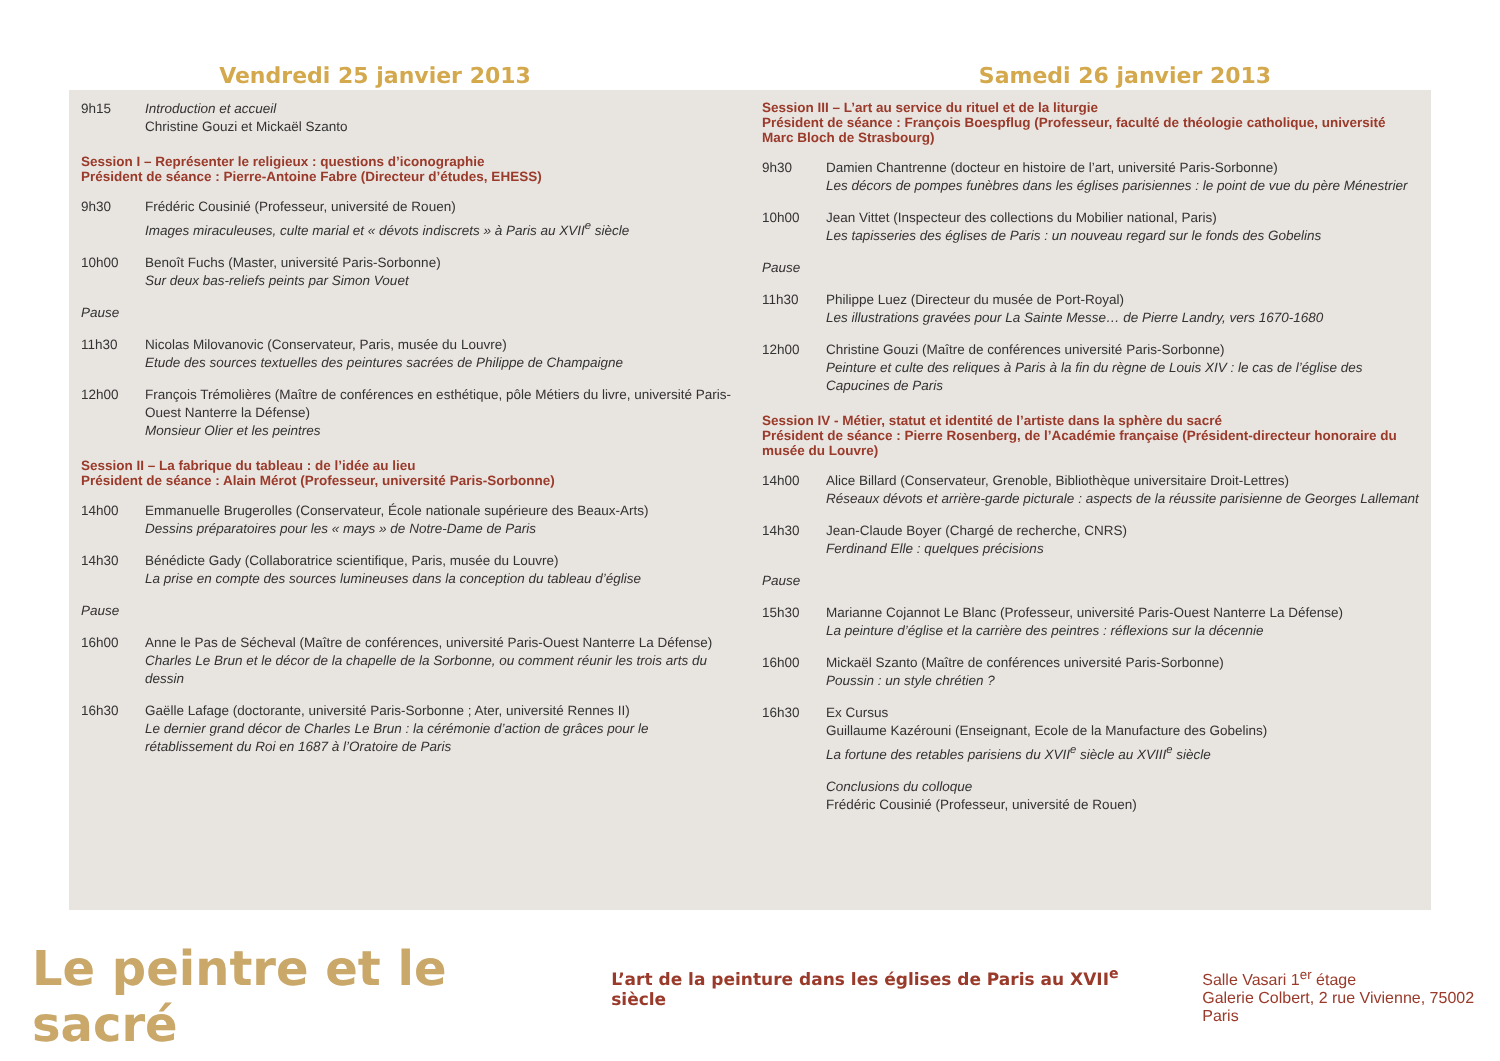Vendredi 25 janvier 2013
Samedi 26 janvier 2013
9h15 Introduction et accueil
Christine Gouzi et Mickaël Szanto
Session I – Représenter le religieux : questions d’iconographie
Président de séance : Pierre-Antoine Fabre (Directeur d’études, EHESS)
9h30 Frédéric Cousinié (Professeur, université de Rouen)
Images miraculeuses, culte marial et « dévots indiscrets » à Paris au XVII<sup>e</sup> siècle
10h00 Benoît Fuchs (Master, université Paris-Sorbonne)
Sur deux bas-reliefs peints par Simon Vouet
Pause
11h30 Nicolas Milovanovic (Conservateur, Paris, musée du Louvre)
Etude des sources textuelles des peintures sacrées de Philippe de Champaigne
12h00 François Trémolières (Maître de conférences en esthétique, pôle Métiers du livre, université Paris-Ouest Nanterre la Défense)
Monsieur Olier et les peintres
Session II – La fabrique du tableau : de l’idée au lieu
Président de séance : Alain Mérot (Professeur, université Paris-Sorbonne)
14h00 Emmanuelle Brugerolles (Conservateur, École nationale supérieure des Beaux-Arts)
Dessins préparatoires pour les « mays » de Notre-Dame de Paris
14h30 Bénédicte Gady (Collaboratrice scientifique, Paris, musée du Louvre)
La prise en compte des sources lumineuses dans la conception du tableau d’église
Pause
16h00 Anne le Pas de Sécheval (Maître de conférences, université Paris-Ouest Nanterre La Défense)
Charles Le Brun et le décor de la chapelle de la Sorbonne, ou comment réunir les trois arts du dessin
16h30 Gaëlle Lafage (doctorante, université Paris-Sorbonne ; Ater, université Rennes II)
Le dernier grand décor de Charles Le Brun : la cérémonie d’action de grâces pour le rétablissement du Roi en 1687 à l’Oratoire de Paris
Session III – L’art au service du rituel et de la liturgie
Président de séance : François Boespflug (Professeur, faculté de théologie catholique, université Marc Bloch de Strasbourg)
9h30 Damien Chantrenne (docteur en histoire de l’art, université Paris-Sorbonne)
Les décors de pompes funèbres dans les églises parisiennes : le point de vue du père Ménestrier
10h00 Jean Vittet (Inspecteur des collections du Mobilier national, Paris)
Les tapisseries des églises de Paris : un nouveau regard sur le fonds des Gobelins
Pause
11h30 Philippe Luez (Directeur du musée de Port-Royal)
Les illustrations gravées pour La Sainte Messe… de Pierre Landry, vers 1670-1680
12h00 Christine Gouzi (Maître de conférences université Paris-Sorbonne)
Peinture et culte des reliques à Paris à la fin du règne de Louis XIV : le cas de l’église des Capucines de Paris
Session IV - Métier, statut et identité de l’artiste dans la sphère du sacré
Président de séance : Pierre Rosenberg, de l’Académie française (Président-directeur honoraire du musée du Louvre)
14h00 Alice Billard (Conservateur, Grenoble, Bibliothèque universitaire Droit-Lettres)
Réseaux dévots et arrière-garde picturale : aspects de la réussite parisienne de Georges Lallemant
14h30 Jean-Claude Boyer (Chargé de recherche, CNRS)
Ferdinand Elle : quelques précisions
Pause
15h30 Marianne Cojannot Le Blanc (Professeur, université Paris-Ouest Nanterre La Défense)
La peinture d’église et la carrière des peintres : réflexions sur la décennie
16h00 Mickaël Szanto (Maître de conférences université Paris-Sorbonne)
Poussin : un style chrétien ?
16h30 Ex Cursus
Guillaume Kazérouni (Enseignant, Ecole de la Manufacture des Gobelins)
La fortune des retables parisiens du XVII<sup>e</sup> siècle au XVIII<sup>e</sup> siècle
Conclusions du colloque
Frédéric Cousinié (Professeur, université de Rouen)
Le peintre et le sacré
L’art de la peinture dans les églises de Paris au XVII<sup>e</sup> siècle
Salle Vasari 1<sup>er</sup> étage
Galerie Colbert, 2 rue Vivienne, 75002 Paris